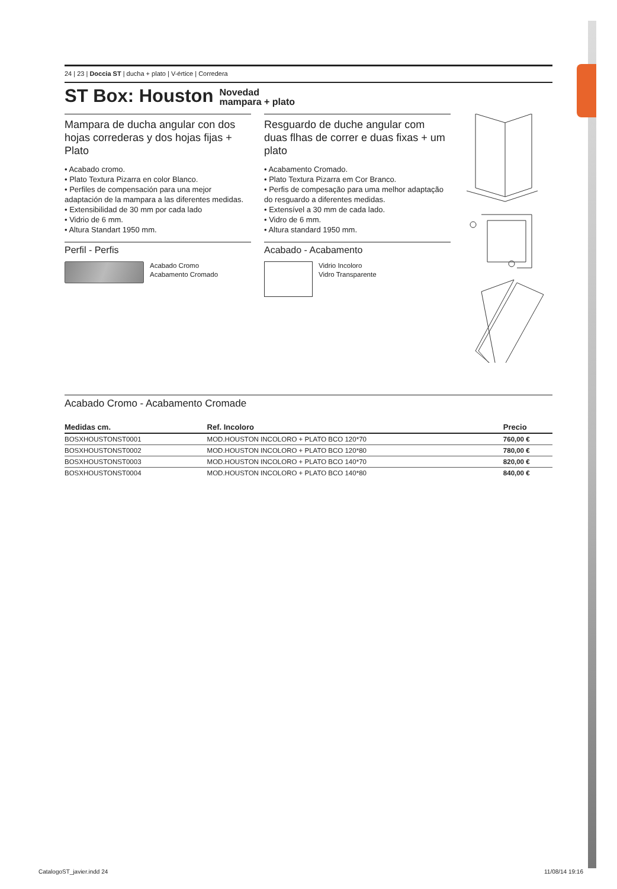24 | 23 | Doccia ST | ducha + plato | V-értice | Corredera
ST Box: Houston Novedad
mampara + plato
Mampara de ducha angular con dos hojas correderas y dos hojas fijas + Plato
• Acabado cromo.
• Plato Textura Pizarra en color Blanco.
• Perfiles de compensación para una mejor adaptación de la mampara a las diferentes medidas.
• Extensibilidad de 30 mm por cada lado
• Vidrio de 6 mm.
• Altura Standart 1950 mm.
Perfil - Perfis
Acabado Cromo
Acabamento Cromado
Resguardo de duche angular com duas flhas de correr e duas fixas + um plato
• Acabamento Cromado.
• Plato Textura Pizarra em Cor Branco.
• Perfis de compesação para uma melhor adaptação do resguardo a diferentes medidas.
• Extensível a 30 mm de cada lado.
• Vidro de 6 mm.
• Altura standard 1950 mm.
Acabado - Acabamento
Vidrio Incoloro
Vidro Transparente
Acabado Cromo - Acabamento Cromade
| Medidas cm. | Ref. Incoloro | Precio |
| --- | --- | --- |
| BOSXHOUSTONST0001 | MOD.HOUSTON INCOLORO + PLATO BCO 120*70 | 760,00 € |
| BOSXHOUSTONST0002 | MOD.HOUSTON INCOLORO + PLATO BCO 120*80 | 780,00 € |
| BOSXHOUSTONST0003 | MOD.HOUSTON INCOLORO + PLATO BCO 140*70 | 820,00 € |
| BOSXHOUSTONST0004 | MOD.HOUSTON INCOLORO + PLATO BCO 140*80 | 840,00 € |
CatalogoST_javier.indd 24 11/08/14 19:16